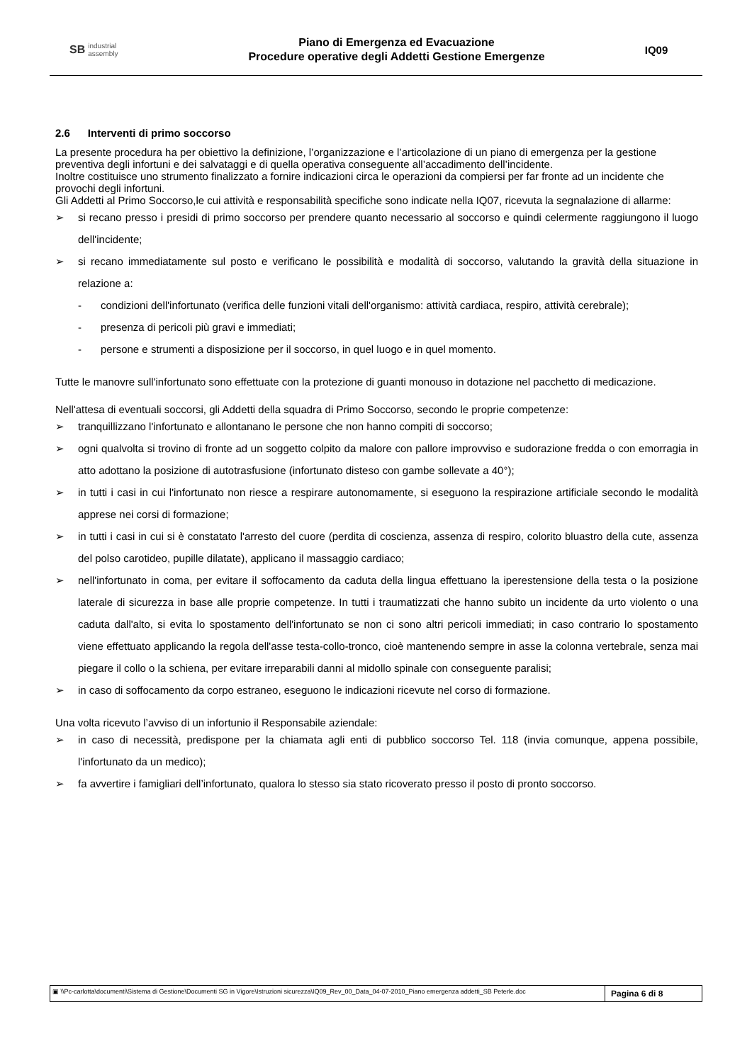SB industrial
assembly
Piano di Emergenza ed Evacuazione
Procedure operative degli Addetti Gestione Emergenze
IQ09
2.6 Interventi di primo soccorso
La presente procedura ha per obiettivo la definizione, l’organizzazione e l’articolazione di un piano di emergenza per la gestione preventiva degli infortuni e dei salvataggi e di quella operativa conseguente all’accadimento dell’incidente.
Inoltre costituisce uno strumento finalizzato a fornire indicazioni circa le operazioni da compiersi per far fronte ad un incidente che provochi degli infortuni.
Gli Addetti al Primo Soccorso,le cui attività e responsabilità specifiche sono indicate nella IQ07, ricevuta la segnalazione di allarme:
➢ si recano presso i presidi di primo soccorso per prendere quanto necessario al soccorso e quindi celermente raggiungono il luogo dell'incidente;
➢ si recano immediatamente sul posto e verificano le possibilità e modalità di soccorso, valutando la gravità della situazione in relazione a:
- condizioni dell'infortunato (verifica delle funzioni vitali dell'organismo: attività cardiaca, respiro, attività cerebrale);
- presenza di pericoli più gravi e immediati;
- persone e strumenti a disposizione per il soccorso, in quel luogo e in quel momento.
Tutte le manovre sull'infortunato sono effettuate con la protezione di guanti monouso in dotazione nel pacchetto di medicazione.
Nell'attesa di eventuali soccorsi, gli Addetti della squadra di Primo Soccorso, secondo le proprie competenze:
➢ tranquillizzano l'infortunato e allontanano le persone che non hanno compiti di soccorso;
➢ ogni qualvolta si trovino di fronte ad un soggetto colpito da malore con pallore improvviso e sudorazione fredda o con emorragia in atto adottano la posizione di autotrasfusione (infortunato disteso con gambe sollevate a 40°);
➢ in tutti i casi in cui l'infortunato non riesce a respirare autonomamente, si eseguono la respirazione artificiale secondo le modalità apprese nei corsi di formazione;
➢ in tutti i casi in cui si è constatato l'arresto del cuore (perdita di coscienza, assenza di respiro, colorito bluastro della cute, assenza del polso carotideo, pupille dilatate), applicano il massaggio cardiaco;
➢ nell'infortunato in coma, per evitare il soffocamento da caduta della lingua effettuano la iperestensione della testa o la posizione laterale di sicurezza in base alle proprie competenze. In tutti i traumatizzati che hanno subito un incidente da urto violento o una caduta dall'alto, si evita lo spostamento dell'infortunato se non ci sono altri pericoli immediati; in caso contrario lo spostamento viene effettuato applicando la regola dell'asse testa-collo-tronco, cioè mantenendo sempre in asse la colonna vertebrale, senza mai piegare il collo o la schiena, per evitare irreparabili danni al midollo spinale con conseguente paralisi;
➢ in caso di soffocamento da corpo estraneo, eseguono le indicazioni ricevute nel corso di formazione.
Una volta ricevuto l’avviso di un infortunio il Responsabile aziendale:
➢ in caso di necessità, predispone per la chiamata agli enti di pubblico soccorso Tel. 118 (invia comunque, appena possibile, l'infortunato da un medico);
➢ fa avvertire i famigliari dell’infortunato, qualora lo stesso sia stato ricoverato presso il posto di pronto soccorso.
▣ \\Pc-carlotta\documenti\Sistema di Gestione\Documenti SG in Vigore\Istruzioni sicurezza\IQ09_Rev_00_Data_04-07-2010_Piano emergenza addetti_SB Peterle.doc
Pagina 6 di 8